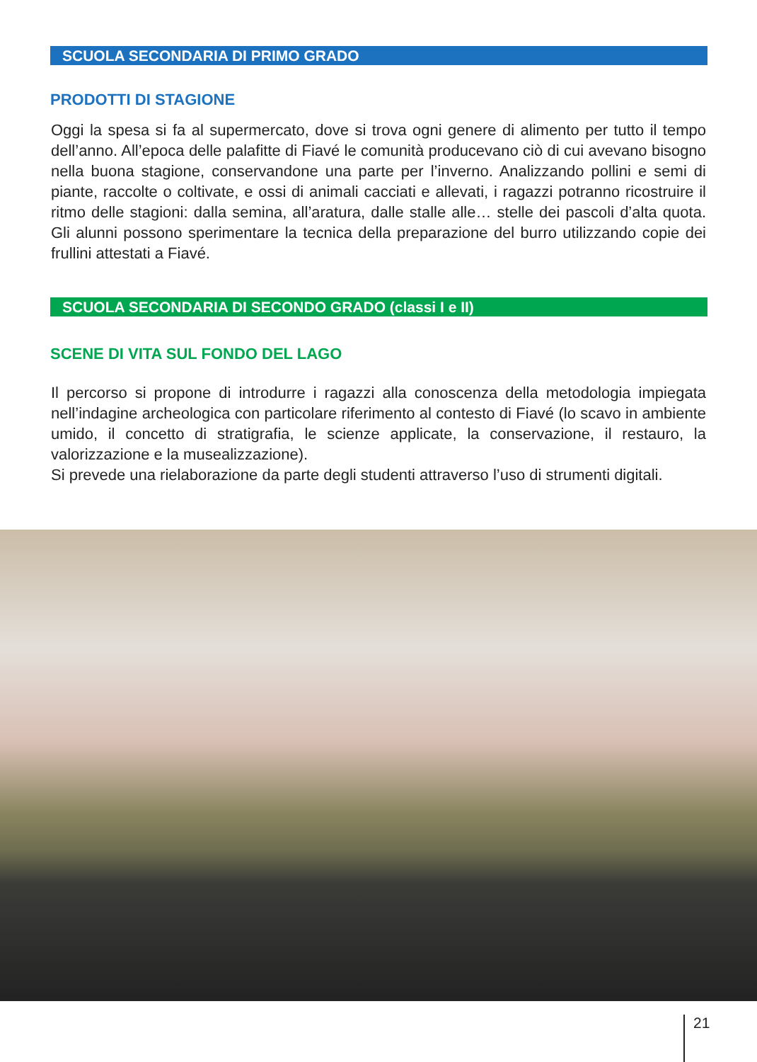SCUOLA SECONDARIA DI PRIMO GRADO
PRODOTTI DI STAGIONE
Oggi la spesa si fa al supermercato, dove si trova ogni genere di alimento per tutto il tempo dell’anno. All’epoca delle palafitte di Fiavé le comunità producevano ciò di cui avevano bisogno nella buona stagione, conservandone una parte per l’inverno. Analizzando pollini e semi di piante, raccolte o coltivate, e ossi di animali cacciati e allevati, i ragazzi potranno ricostruire il ritmo delle stagioni: dalla semina, all’aratura, dalle stalle alle… stelle dei pascoli d’alta quota. Gli alunni possono sperimentare la tecnica della preparazione del burro utilizzando copie dei frullini attestati a Fiavé.
SCUOLA SECONDARIA DI SECONDO GRADO (classi I e II)
SCENE DI VITA SUL FONDO DEL LAGO
Il percorso si propone di introdurre i ragazzi alla conoscenza della metodologia impiegata nell’indagine archeologica con particolare riferimento al contesto di Fiavé (lo scavo in ambiente umido, il concetto di stratigrafia, le scienze applicate, la conservazione, il restauro, la valorizzazione e la musealizzazione).
Si prevede una rielaborazione da parte degli studenti attraverso l’uso di strumenti digitali.
21